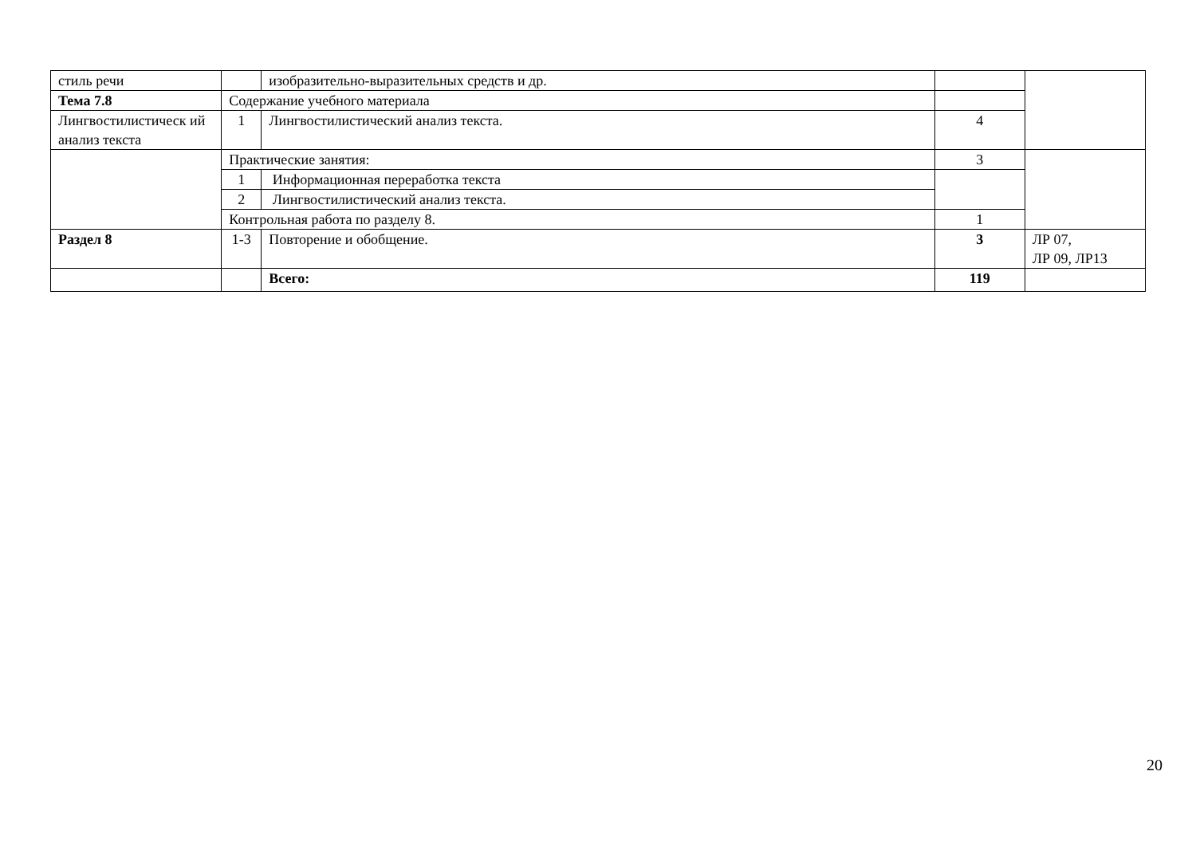| стиль речи | | изобразительно-выразительных средств и др. | | |
| Тема 7.8 | Содержание учебного материала | | | |
| Лингвостилистическ ий анализ текста | 1 | Лингвостилистический анализ текста. | 4 | |
| | Практические занятия: | | 3 | |
| | 1 | Информационная переработка текста | | |
| | 2 | Лингвостилистический анализ текста. | | |
| | Контрольная работа по разделу 8. | | 1 | |
| Раздел 8 | 1-3 | Повторение и обобщение. | 3 | ЛР 07, ЛР 09, ЛР13 |
| | | Всего: | 119 | |
20